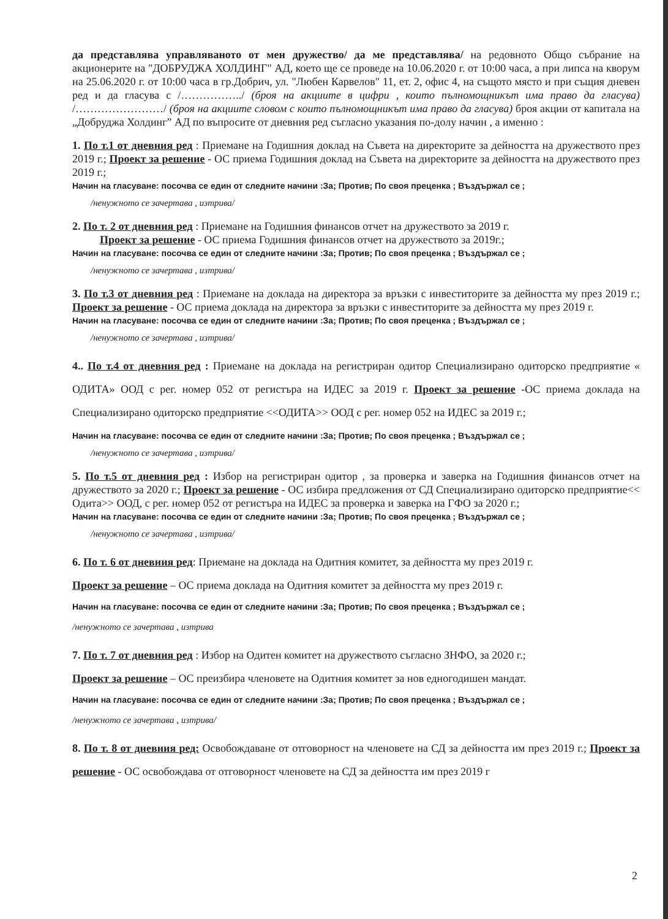да представлява управляваното от мен дружество/ да ме представлява/ на редовното Общо събрание на акционерите на "ДОБРУДЖА ХОЛДИНГ" АД, което ще се проведе на 10.06.2020 г. от 10:00 часа, а при липса на кворум на 25.06.2020 г. от 10:00 часа в гр.Добрич, ул. "Любен Карвелов" 11, ет. 2, офис 4, на същото място и при същия дневен ред и да гласува с /……………../ (броя на акциите в цифри , които пълномощникът има право да гласува) /……………………/ (броя на акциите словом с които пълномощникът има право да гласува) броя акции от капитала на „Добруджа Холдинг” АД по въпросите от дневния ред съгласно указания по-долу начин , а именно :
1. По т.1 от дневния ред : Приемане на Годишния доклад на Съвета на директорите за дейността на дружеството през 2019 г.; Проект за решение - ОС приема Годишния доклад на Съвета на директорите за дейността на дружеството през 2019 г.;
Начин на гласуване: посочва се един от следните начини :За; Против; По своя преценка ; Въздържал се ;
/ненужното се зачертава , изтрива/
2. По т. 2 от дневния ред : Приемане на Годишния финансов отчет на дружеството за 2019 г.
Проект за решение - ОС приема Годишния финансов отчет на дружеството за 2019г.;
Начин на гласуване: посочва се един от следните начини :За; Против; По своя преценка ; Въздържал се ;
/ненужното се зачертава , изтрива/
3. По т.3 от дневния ред : Приемане на доклада на директора за връзки с инвеститорите за дейността му през 2019 г.; Проект за решение - ОС приема доклада на директора за връзки с инвеститорите за дейността му през 2019 г.
Начин на гласуване: посочва се един от следните начини :За; Против; По своя преценка ; Въздържал се ;
/ненужното се зачертава , изтрива/
4.. По т.4 от дневния ред : Приемане на доклада на регистриран одитор Специализирано одиторско предприятие « ОДИТА» ООД с рег. номер 052 от регистъра на ИДЕС за 2019 г. Проект за решение -ОС приема доклада на Специализирано одиторско предприятие <<ОДИТА>> ООД с рег. номер 052 на ИДЕС за 2019 г.;
Начин на гласуване: посочва се един от следните начини :За; Против; По своя преценка ; Въздържал се ;
/ненужното се зачертава , изтрива/
5. По т.5 от дневния ред : Избор на регистриран одитор , за проверка и заверка на Годишния финансов отчет на дружеството за 2020 г.; Проект за решение - ОС избира предложения от СД Специализирано одиторско предприятие<< Одита>> ООД, с рег. номер 052 от регистъра на ИДЕС за проверка и заверка на ГФО за 2020 г.;
Начин на гласуване: посочва се един от следните начини :За; Против; По своя преценка ; Въздържал се ;
/ненужното се зачертава , изтрива/
6. По т. 6 от дневния ред: Приемане на доклада на Одитния комитет, за дейността му през 2019 г.
Проект за решение – ОС приема доклада на Одитния комитет за дейността му през 2019 г.
Начин на гласуване: посочва се един от следните начини :За; Против; По своя преценка ; Въздържал се ;
/ненужното се зачертава , изтрива
7. По т. 7 от дневния ред : Избор на Одитен комитет на дружеството съгласно ЗНФО, за 2020 г.;
Проект за решение – ОС преизбира членовете на Одитния комитет за нов едногодишен мандат.
Начин на гласуване: посочва се един от следните начини :За; Против; По своя преценка ; Въздържал се ;
/ненужното се зачертава , изтрива/
8. По т. 8 от дневния ред: Освобождаване от отговорност на членовете на СД за дейността им през 2019 г.; Проект за решение - ОС освобождава от отговорност членовете на СД за дейността им през 2019 г
2